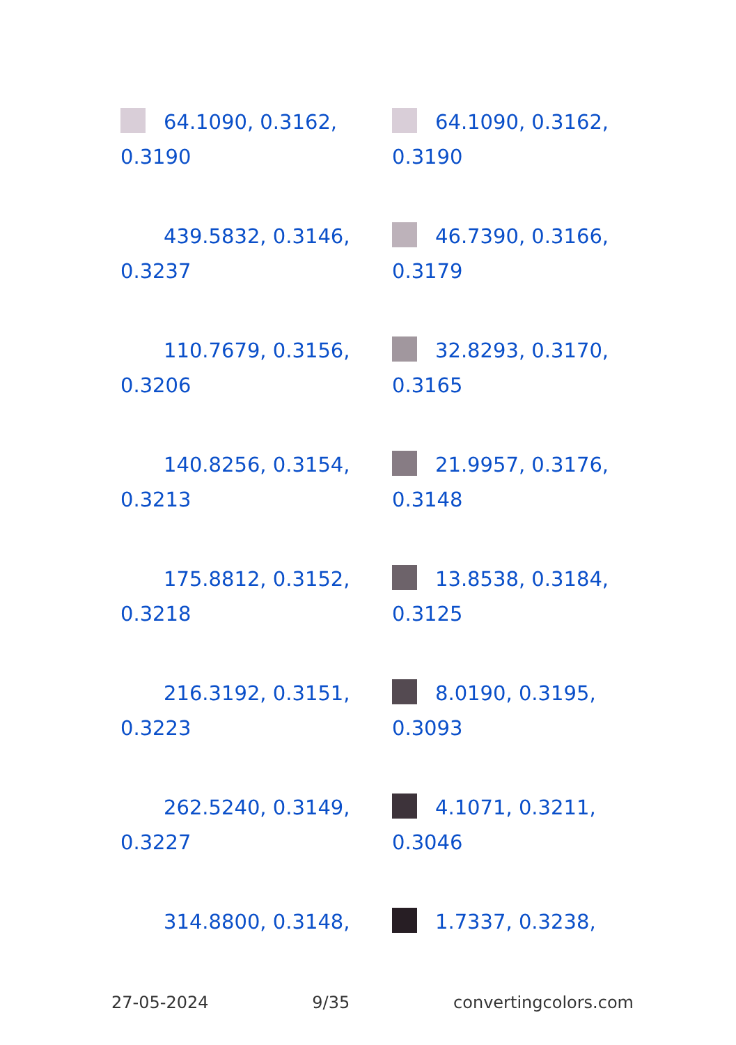64.1090, 0.3162, 0.3190
64.1090, 0.3162, 0.3190
439.5832, 0.3146, 0.3237
46.7390, 0.3166, 0.3179
110.7679, 0.3156, 0.3206
32.8293, 0.3170, 0.3165
140.8256, 0.3154, 0.3213
21.9957, 0.3176, 0.3148
175.8812, 0.3152, 0.3218
13.8538, 0.3184, 0.3125
216.3192, 0.3151, 0.3223
8.0190, 0.3195, 0.3093
262.5240, 0.3149, 0.3227
4.1071, 0.3211, 0.3046
314.8800, 0.3148,
1.7337, 0.3238,
27-05-2024 9/35 convertingcolors.com